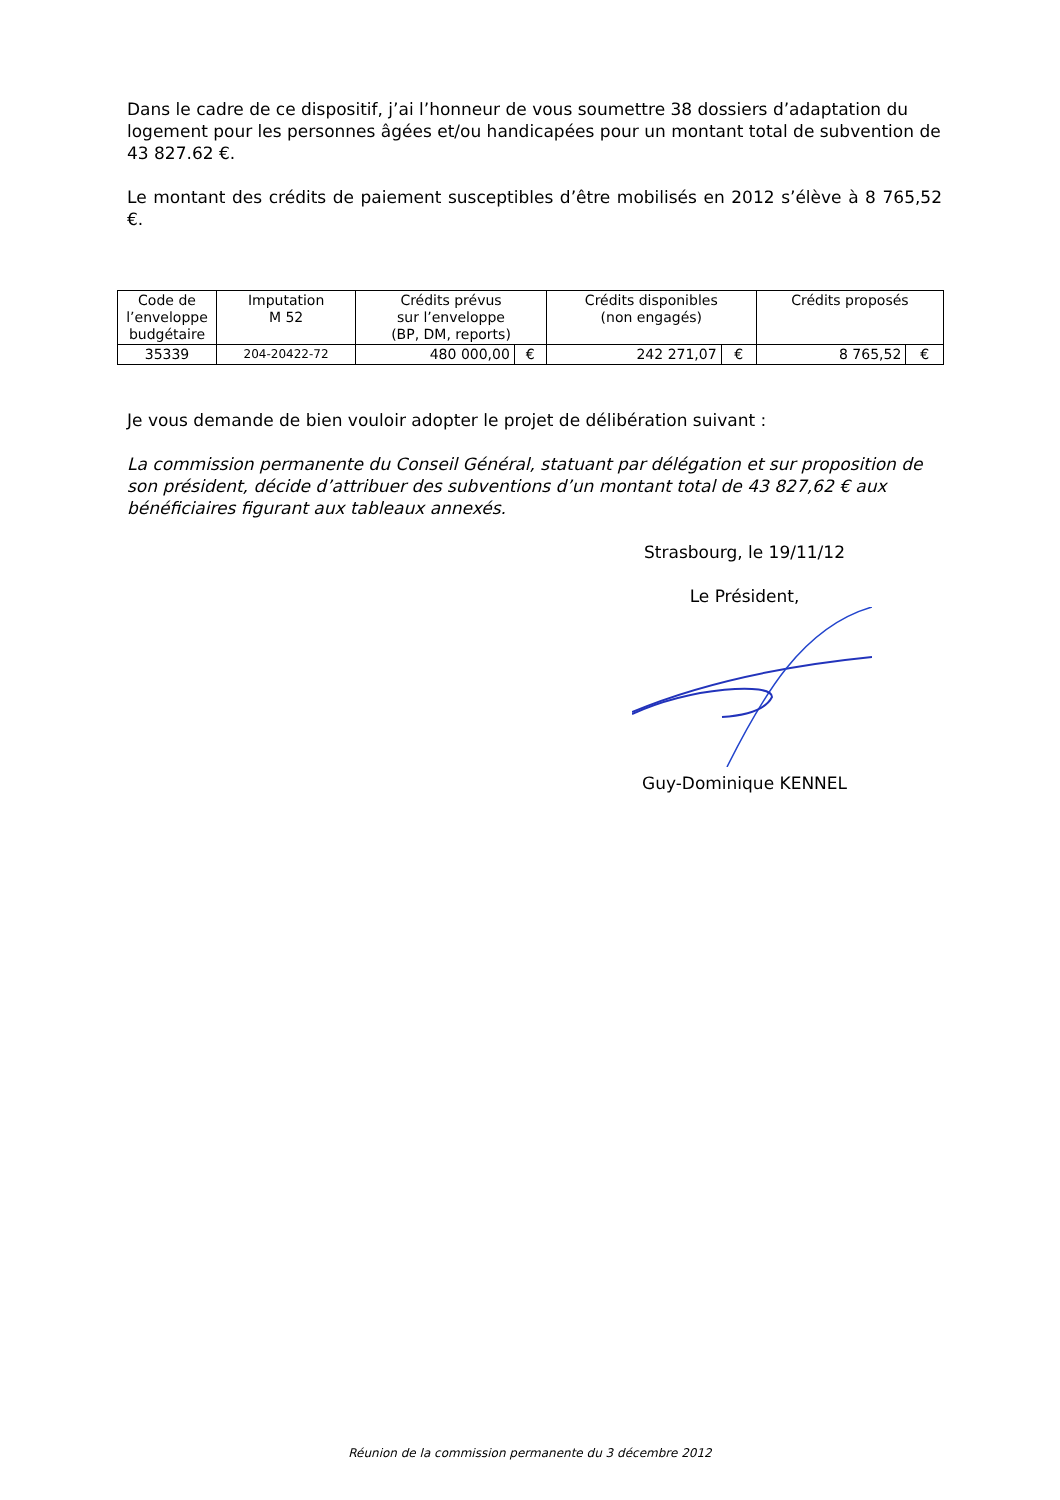Dans le cadre de ce dispositif, j’ai l’honneur de vous soumettre 38 dossiers d’adaptation du logement pour les personnes âgées et/ou handicapées pour un montant total de subvention de 43 827.62 €.
Le montant des crédits de paiement susceptibles d’être mobilisés en 2012 s’élève à 8 765,52 €.
| Code de l’enveloppe budgétaire | Imputation M 52 | Crédits prévus sur l’enveloppe (BP, DM, reports) | | Crédits disponibles (non engagés) | | Crédits proposés | |
| --- | --- | --- | --- | --- | --- | --- | --- |
| 35339 | 204-20422-72 | 480 000,00 | € | 242 271,07 | € | 8 765,52 | € |
Je vous demande de bien vouloir adopter le projet de délibération suivant :
La commission permanente du Conseil Général, statuant par délégation et sur proposition de son président, décide d’attribuer des subventions d’un montant total de 43 827,62 € aux bénéficiaires figurant aux tableaux annexés.
Strasbourg, le 19/11/12
Le Président,
Guy-Dominique KENNEL
Réunion de la commission permanente du 3 décembre 2012